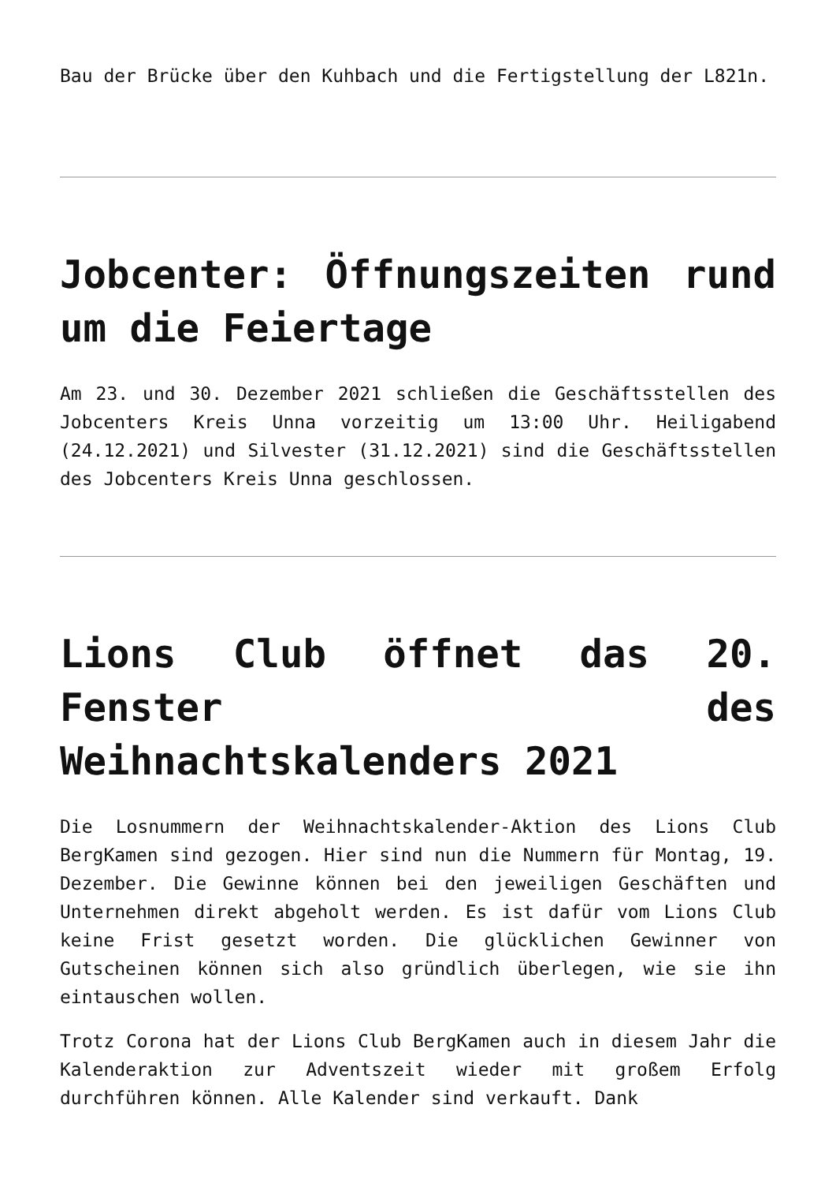Bau der Brücke über den Kuhbach und die Fertigstellung der L821n.
Jobcenter: Öffnungszeiten rund um die Feiertage
Am 23. und 30. Dezember 2021 schließen die Geschäftsstellen des Jobcenters Kreis Unna vorzeitig um 13:00 Uhr. Heiligabend (24.12.2021) und Silvester (31.12.2021) sind die Geschäftsstellen des Jobcenters Kreis Unna geschlossen.
Lions Club öffnet das 20. Fenster des Weihnachtskalenders 2021
Die Losnummern der Weihnachtskalender-Aktion des Lions Club BergKamen sind gezogen. Hier sind nun die Nummern für Montag, 19. Dezember. Die Gewinne können bei den jeweiligen Geschäften und Unternehmen direkt abgeholt werden. Es ist dafür vom Lions Club keine Frist gesetzt worden. Die glücklichen Gewinner von Gutscheinen können sich also gründlich überlegen, wie sie ihn eintauschen wollen.
Trotz Corona hat der Lions Club BergKamen auch in diesem Jahr die Kalenderaktion zur Adventszeit wieder mit großem Erfolg durchführen können. Alle Kalender sind verkauft. Dank